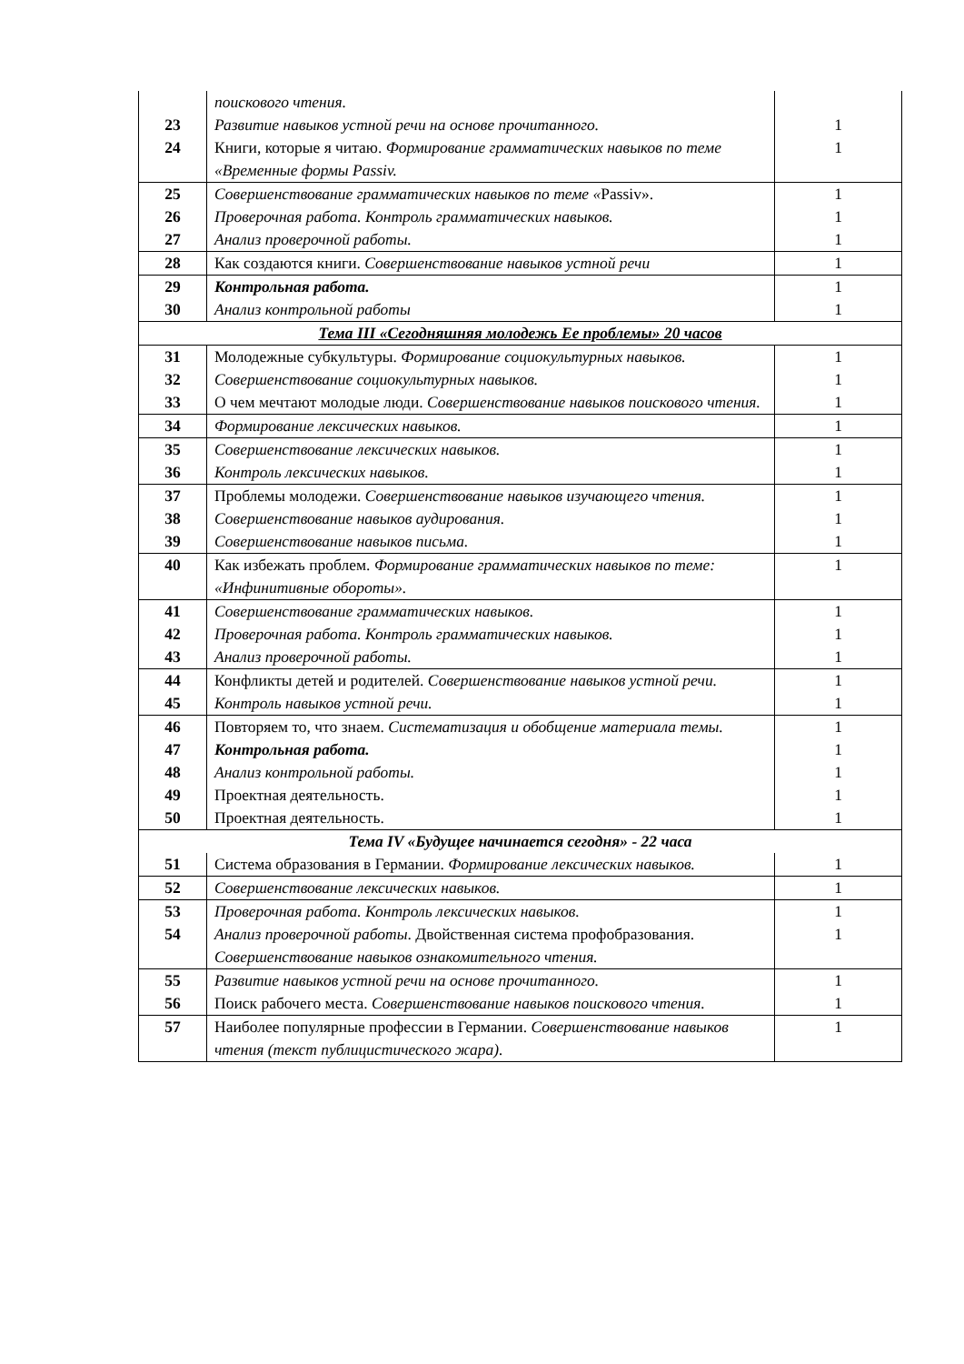| | поискового чтения. | |
| 23 | Развитие навыков устной речи на основе прочитанного. | 1 |
| 24 | Книги, которые я читаю. Формирование грамматических навыков по теме «Временные формы Passiv. | 1 |
| 25 | Совершенствование грамматических навыков по теме « Passiv». | 1 |
| 26 | Проверочная работа. Контроль грамматических навыков. | 1 |
| 27 | Анализ проверочной работы. | 1 |
| 28 | Как создаются книги. Совершенствование навыков устной речи | 1 |
| 29 | Контрольная работа. | 1 |
| 30 | Анализ контрольной работы | 1 |
| Тема III «Сегодняшняя молодежь Ее проблемы» 20 часов | | |
| 31 | Молодежные субкультуры. Формирование социокультурных навыков. | 1 |
| 32 | Совершенствование социокультурных навыков. | 1 |
| 33 | О чем мечтают молодые люди. Совершенствование навыков поискового чтения. | 1 |
| 34 | Формирование лексических навыков. | 1 |
| 35 | Совершенствование лексических навыков. | 1 |
| 36 | Контроль лексических навыков. | 1 |
| 37 | Проблемы молодежи. Совершенствование навыков изучающего чтения. | 1 |
| 38 | Совершенствование навыков аудирования. | 1 |
| 39 | Совершенствование навыков письма. | 1 |
| 40 | Как избежать проблем. Формирование грамматических навыков по теме: «Инфинитивные обороты». | 1 |
| 41 | Совершенствование грамматических навыков. | 1 |
| 42 | Проверочная работа. Контроль грамматических навыков. | 1 |
| 43 | Анализ проверочной работы. | 1 |
| 44 | Конфликты детей и родителей. Совершенствование навыков устной речи. | 1 |
| 45 | Контроль навыков устной речи. | 1 |
| 46 | Повторяем то, что знаем. Систематизация и обобщение материала темы. | 1 |
| 47 | Контрольная работа. | 1 |
| 48 | Анализ контрольной работы. | 1 |
| 49 | Проектная деятельность. | 1 |
| 50 | Проектная деятельность. | 1 |
| Тема IV «Будущее начинается сегодня» - 22 часа | | |
| 51 | Система образования в Германии. Формирование лексических навыков. | 1 |
| 52 | Совершенствование лексических навыков. | 1 |
| 53 | Проверочная работа. Контроль лексических навыков. | 1 |
| 54 | Анализ проверочной работы . Двойственная система профобразования. Совершенствование навыков ознакомительного чтения. | 1 |
| 55 | Развитие навыков устной речи на основе прочитанного. | 1 |
| 56 | Поиск рабочего места. Совершенствование навыков поискового чтения. | 1 |
| 57 | Наиболее популярные профессии в Германии. Совершенствование навыков чтения (текст публицистического жара). | 1 |